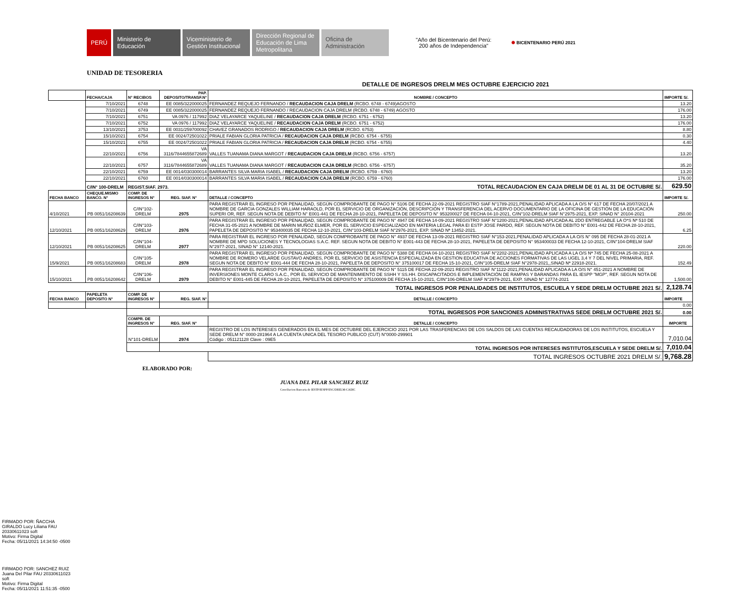PERÚ
Ministerio de Educación
Viceministerio de Gestión Institucional
Dirección Regional de Educación de Lima Metropolitana
Oficina de Administración
"Año del Bicentenario del Perú:
200 años de Independencia"
✺ BICENTENARIO PERÚ 2021
UNIDAD DE TESORERIA
DETALLE DE INGRESOS DRELM MES OCTUBRE EJERCICIO 2021
| | FECHA/CAJA | N° RECIBOS | PAP. DEPOSITO/TRANSF.N° | NOMBRE / CONCEPTO | IMPORTE S/. |
| --- | --- | --- | --- | --- | --- |
| | 7/10/2021 | 6748 | EE 0085/322000025 | FERNANDEZ REQUEJO FERNANDO / RECAUDACION CAJA DRELM (RCBO. 6748 - 6749)AGOSTO | 13.20 |
| | 7/10/2021 | 6749 | EE 0085/322000025 | FERNANDEZ REQUEJO FERNANDO / RECAUDACION CAJA DRELM (RCBO. 6748 - 6749) AGOSTO | 176.00 |
| | 7/10/2021 | 6751 | VA 0976 / 117992 | DIAZ VELAYARCE YAQUELINE / RECAUDACION CAJA DRELM (RCBO. 6751 - 6752) | 13.20 |
| | 7/10/2021 | 6752 | VA 0976 / 117992 | DIAZ VELAYARCE YAQUELINE / RECAUDACION CAJA DRELM (RCBO. 6751 - 6752) | 176.00 |
| | 13/10/2021 | 3753 | EE 0031/259700092 | CHAVEZ GRANADOS RODRIGO / RECAUDACION CAJA DRELM (RCBO. 6753) | 8.80 |
| | 15/10/2021 | 6754 | EE 0024/72501022 | PRIALE FABIAN GLORIA PATRICIA / RECAUDACION CAJA DRELM (RCBO. 6754 - 6755) | 0.30 |
| | 15/10/2021 | 6755 | EE 0024/72501022 | PRIALE FABIAN GLORIA PATRICIA / RECAUDACION CAJA DRELM (RCBO. 6754 - 6755) | 4.40 |
| | 22/10/2021 | 6756 | VA 3116/7844655872689 | VALLES TUANAMA DIANA MARGOT / RECAUDACION CAJA DRELM (RCBO. 6756 - 6757) | 13.20 |
| | 22/10/2021 | 6757 | VA 3116/7844655872689 | VALLES TUANAMA DIANA MARGOT / RECAUDACION CAJA DRELM (RCBO. 6756 - 6757) | 35.20 |
| | 22/10/2021 | 6759 | EE 0014/030300014 | BARRANTES SILVA MARIA ISABEL / RECAUDACION CAJA DRELM (RCBO. 6759 - 6760) | 13.20 |
| | 22/10/2021 | 6760 | EE 0014/030300014 | BARRANTES SILVA MARIA ISABEL / RECAUDACION CAJA DRELM (RCBO. 6759 - 6760) | 176.00 |
| | C/IN° 100-DRELM | REGIST.SIAF. 2973. | | TOTAL RECAUDACION EN CAJA DRELM DE 01 AL 31 DE OCTUBRE S/. | 629.50 |
| FECHA BANCO | CHEQUE.MISMO BANCO. N° | COMP. DE INGRESOS N° | REG. SIAF. N° | DETALLE / CONCEPTO | IMPORTE S/. |
| 4/10/2021 | PB 0051/16208639 | C/IN°102-DRELM | 2975 | PARA REGISTRAR EL INGRESO POR PENALIDAD, SEGÚN COMPROBANTE DE PAGO N° 5106 DE FECHA 22-09-2021 REGISTRO SIAF N°1789-2021,PENALIDAD APLICADA A LA O/S N° 617 DE FECHA 20/07/2021 A NOMBRE DE GARCIA GONZALES WILLIAM HARAOLD, POR EL SERVICIO DE ORGANIZACIÓN, DESCRIPCIÓN Y TRANSFERENCIA DEL ACERVO DOCUMENTARIO DE LA OFICINA DE GESTIÓN DE LA EDUCACIÓN SUPERI OR, REF. SEGUN NOTA DE DEBITO N° E001-441 DE FECHA 28-10-2021, PAPELETA DE DEPOSITO N° 953200027 DE FECHA 04-10-2021, C/IN°102-DRELM SIAF N°2975-2021, EXP. SINAD N° 20104-2021 | 250.00 |
| 12/10/2021 | PB 0051/16208629 | C/IN°103-DRELM | 2976 | PARA REGISTRAR EL INGRESO POR PENALIDAD, SEGÚN COMPROBANTE DE PAGO N° 4947 DE FECHA 14-09-2021 REGISTRO SIAF N°1200-2021,PENALIDAD APLICADA AL 2DO ENTREGABLE LA O*S Nª 510 DE FECHA 31-05-2021 A NOMBRE DE MARIN MUÑOZ ELMER, POR EL SERVICIO ESPECIALIZADO EN MATERIA LEGAL PARA EI ESTP JOSE PARDO, REF. SEGUN NOTA DE DEBITO N° E001-442 DE FECHA 28-10-2021, PAPELETA DE DEPOSITO N° 953400035 DE FECHA 12-10-2021, C/IN°103-DRELM SIAF N°2976-2021, EXP. SINAD Nª 13452-2021. | 6.25 |
| 12/10/2021 | PB 0051/16208625 | C/IN°104-DRELM | 2977 | PARA REGISTRAR EL INGRESO POR PENALIDAD, SEGÚN COMPROBANTE DE PAGO N° 4937 DE FECHA 13-09-2021 REGISTRO SIAF N°153-2021,PENALIDAD APLICADA A LA O/S N° 095 DE FECHA 28-01-2021 A NOMBRE DE MPD SOLUCIONES Y TECNOLOGIAS S.A.C. REF. SEGUN NOTA DE DEBITO N° E001-443 DE FECHA 28-10-2021, PAPELETA DE DEPOSITO N° 953400033 DE FECHA 12-10-2021, C/IN°104-DRELM SIAF N°2977-2021, SINAD N° 12140-2021. | 220.00 |
| 15/9/2021 | PB 0051/16208683 | C/IN°105-DRELM | 2978 | PARA REGISTRAR EL INGRESO POR PENALIDAD, SEGÚN COMPROBANTE DE PAGO N° 5388 DE FECHA 04-10-2021 REGISTRO SIAF N°2202-2021,PENALIDAD APLICADA A LA O/S Nª 745 DE FECHA 25-08-2021 A NOMBRE DE ROMERO VELARDE GUSTAVO ANDRES, POR EL SERVICIO DE ASISTENCIA ESPECIALIZADA EN GESTION EDUCATIVA DE ACCIONES FORMATIVAS DE LAS UGEL 3,4 Y 7 DEL NIVEL PRIMARIA, REF. SEGUN NOTA DE DEBITO N° E001-444 DE FECHA 28-10-2021, PAPELETA DE DEPOSITO N° 375100017 DE FECHA 15-10-2021, C/IN°105-DRELM SIAF N°2978-2021,,SINAD Nª 22918-2021. | 152.49 |
| 15/10/2021 | PB 0051/16208642 | C/IN°106-DRELM | 2979 | PARA REGISTRAR EL INGRESO POR PENALIDAD, SEGÚN COMPROBANTE DE PAGO N° 5115 DE FECHA 22-09-2021 REGISTRO SIAF N°1122-2021,PENALIDAD APLICADA A LA O/S N° 451-2021 A NOMBRE DE INVERSIONES MONTE CLARO S.A.C., POR EL SERVICIO DE MANTENIMIENTO DE SSHH Y SS.HH. DISCAPACITADOS E IMPLEMENTACIÓN DE RAMPAS Y BARANDAS PARA EL IESPP "MGP", REF. SEGUN NOTA DE DEBITO N° E001-445 DE FECHA 28-10-2021, PAPELETA DE DEPOSITO N° 375100009 DE FECHA 15-10-2021, C/IN°106-DRELM SIAF N°2979-2021, EXP. SINAD N° 12774-2021 | 1,500.00 |
| | | TOTAL INGRESOS POR PENALIDADES DE INSTITUTOS, ESCUELA Y SEDE DRELM OCTUBRE 2021 S/. | | | 2,128.74 |
| FECHA BANCO | PAPELETA DEPOSITO N° | COMP. DE INGRESOS N° | REG. SIAF. N° | DETALLE / CONCEPTO | IMPORTE |
| | | | | | 0.00 |
| | | TOTAL INGRESOS POR SANCIONES ADMINISTRATIVAS SEDE DRELM OCTUBRE 2021 S/. | | | 0.00 |
| | | COMPR. DE INGRESOS N° | REG. SIAF. N° | DETALLE / CONCEPTO | IMPORTE |
| | | N°101-DRELM | 2974 | REGISTRO DE LOS INTERESES GENERADOS EN EL MES DE OCTUBRE DEL EJERCICIO 2021 POR LAS TRASFERENCIAS DE LOS SALDOS DE LAS CUENTAS RECAUDADORAS DE LOS INSTITUTOS, ESCUELA Y SEDE DRELM N° 0000-281964 A LA CUENTA UNICA DEL TESORO PUBLICO (CUT) N°0000-299901 Código : 051121128 Clave : 09E5 | 7,010.04 |
| | | | TOTAL INGRESOS POR INTERESES INSTITUTOS,ESCUELA Y SEDE DRELM S/. | | 7,010.04 |
| | | | | TOTAL INGRESOS OCTUBRE 2021 DRELM S/. | 9,768.28 |
ELABORADO POR:
JUANA DEL PILAR SANCHEZ RUIZ
Conciliacion Bancaria de IESTP/IESPP/ESC/DRELM-CADIC
FIRMADO POR: ÑACCHA
GIRALDO Lucy Liliana FAU
20330611023 soft
Motivo: Firma Digital
Fecha: 05/11/2021 14:34:50 -0500
FIRMADO POR: SANCHEZ RUIZ
Juana Del Pilar FAU 20330611023
soft
Motivo: Firma Digital
Fecha: 05/11/2021 11:51:35 -0500